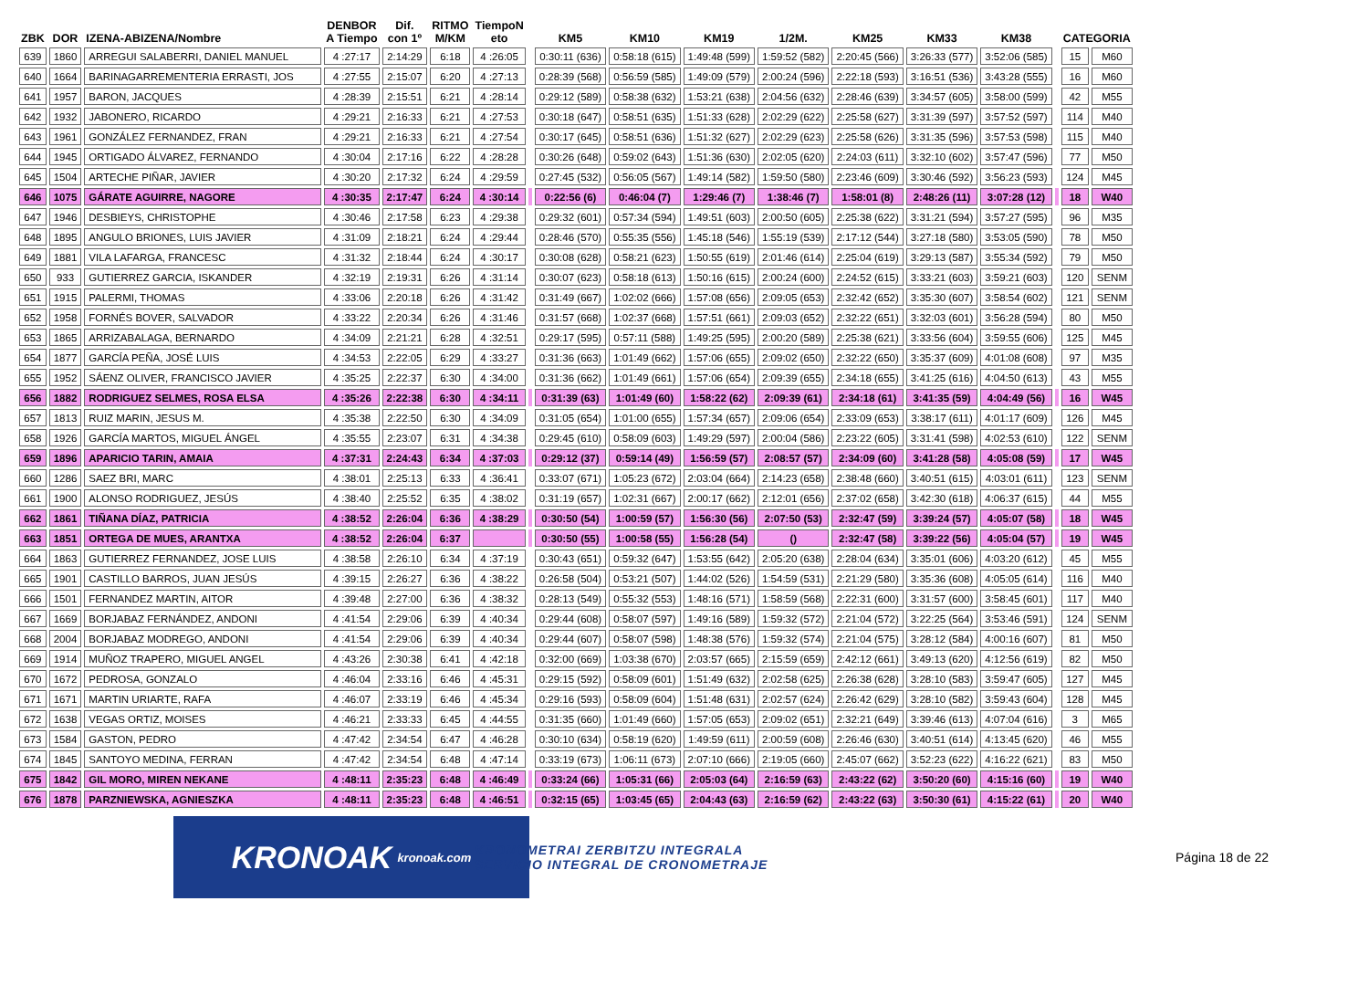| ZBK | DOR | IZENA-ABIZENA/Nombre | DENBOR A Tiempo | Dif. con 1º | RITMO M/KM | TiempoN eto | | KM5 | KM10 | KM19 | 1/2M. | KM25 | KM33 | KM38 | | CATEGORIA | |
| --- | --- | --- | --- | --- | --- | --- | --- | --- | --- | --- | --- | --- | --- | --- | --- | --- | --- |
| 639 | 1860 | ARREGUI SALABERRI, DANIEL MANUEL | 4 :27:17 | 2:14:29 | 6:18 | 4 :26:05 | | 0:30:11 (636) | 0:58:18 (615) | 1:49:48 (599) | 1:59:52 (582) | 2:20:45 (566) | 3:26:33 (577) | 3:52:06 (585) | | 15 | M60 |
| 640 | 1664 | BARINAGARREMENTERIA ERRASTI, JOS | 4 :27:55 | 2:15:07 | 6:20 | 4 :27:13 | | 0:28:39 (568) | 0:56:59 (585) | 1:49:09 (579) | 2:00:24 (596) | 2:22:18 (593) | 3:16:51 (536) | 3:43:28 (555) | | 16 | M60 |
| 641 | 1957 | BARON, JACQUES | 4 :28:39 | 2:15:51 | 6:21 | 4 :28:14 | | 0:29:12 (589) | 0:58:38 (632) | 1:53:21 (638) | 2:04:56 (632) | 2:28:46 (639) | 3:34:57 (605) | 3:58:00 (599) | | 42 | M55 |
| 642 | 1932 | JABONERO, RICARDO | 4 :29:21 | 2:16:33 | 6:21 | 4 :27:53 | | 0:30:18 (647) | 0:58:51 (635) | 1:51:33 (628) | 2:02:29 (622) | 2:25:58 (627) | 3:31:39 (597) | 3:57:52 (597) | | 114 | M40 |
| 643 | 1961 | GONZÁLEZ FERNANDEZ, FRAN | 4 :29:21 | 2:16:33 | 6:21 | 4 :27:54 | | 0:30:17 (645) | 0:58:51 (636) | 1:51:32 (627) | 2:02:29 (623) | 2:25:58 (626) | 3:31:35 (596) | 3:57:53 (598) | | 115 | M40 |
| 644 | 1945 | ORTIGADO ÁLVAREZ, FERNANDO | 4 :30:04 | 2:17:16 | 6:22 | 4 :28:28 | | 0:30:26 (648) | 0:59:02 (643) | 1:51:36 (630) | 2:02:05 (620) | 2:24:03 (611) | 3:32:10 (602) | 3:57:47 (596) | | 77 | M50 |
| 645 | 1504 | ARTECHE PIÑAR, JAVIER | 4 :30:20 | 2:17:32 | 6:24 | 4 :29:59 | | 0:27:45 (532) | 0:56:05 (567) | 1:49:14 (582) | 1:59:50 (580) | 2:23:46 (609) | 3:30:46 (592) | 3:56:23 (593) | | 124 | M45 |
| 646 | 1075 | GÁRATE AGUIRRE, NAGORE | 4 :30:35 | 2:17:47 | 6:24 | 4 :30:14 | | 0:22:56 (6) | 0:46:04 (7) | 1:29:46 (7) | 1:38:46 (7) | 1:58:01 (8) | 2:48:26 (11) | 3:07:28 (12) | | 18 | W40 |
| 647 | 1946 | DESBIEYS, CHRISTOPHE | 4 :30:46 | 2:17:58 | 6:23 | 4 :29:38 | | 0:29:32 (601) | 0:57:34 (594) | 1:49:51 (603) | 2:00:50 (605) | 2:25:38 (622) | 3:31:21 (594) | 3:57:27 (595) | | 96 | M35 |
| 648 | 1895 | ANGULO BRIONES, LUIS JAVIER | 4 :31:09 | 2:18:21 | 6:24 | 4 :29:44 | | 0:28:46 (570) | 0:55:35 (556) | 1:45:18 (546) | 1:55:19 (539) | 2:17:12 (544) | 3:27:18 (580) | 3:53:05 (590) | | 78 | M50 |
| 649 | 1881 | VILA LAFARGA, FRANCESC | 4 :31:32 | 2:18:44 | 6:24 | 4 :30:17 | | 0:30:08 (628) | 0:58:21 (623) | 1:50:55 (619) | 2:01:46 (614) | 2:25:04 (619) | 3:29:13 (587) | 3:55:34 (592) | | 79 | M50 |
| 650 | 933 | GUTIERREZ GARCIA, ISKANDER | 4 :32:19 | 2:19:31 | 6:26 | 4 :31:14 | | 0:30:07 (623) | 0:58:18 (613) | 1:50:16 (615) | 2:00:24 (600) | 2:24:52 (615) | 3:33:21 (603) | 3:59:21 (603) | | 120 | SENM |
| 651 | 1915 | PALERMI, THOMAS | 4 :33:06 | 2:20:18 | 6:26 | 4 :31:42 | | 0:31:49 (667) | 1:02:02 (666) | 1:57:08 (656) | 2:09:05 (653) | 2:32:42 (652) | 3:35:30 (607) | 3:58:54 (602) | | 121 | SENM |
| 652 | 1958 | FORNÉS BOVER, SALVADOR | 4 :33:22 | 2:20:34 | 6:26 | 4 :31:46 | | 0:31:57 (668) | 1:02:37 (668) | 1:57:51 (661) | 2:09:03 (652) | 2:32:22 (651) | 3:32:03 (601) | 3:56:28 (594) | | 80 | M50 |
| 653 | 1865 | ARRIZABALAGA, BERNARDO | 4 :34:09 | 2:21:21 | 6:28 | 4 :32:51 | | 0:29:17 (595) | 0:57:11 (588) | 1:49:25 (595) | 2:00:20 (589) | 2:25:38 (621) | 3:33:56 (604) | 3:59:55 (606) | | 125 | M45 |
| 654 | 1877 | GARCÍA PEÑA, JOSÉ LUIS | 4 :34:53 | 2:22:05 | 6:29 | 4 :33:27 | | 0:31:36 (663) | 1:01:49 (662) | 1:57:06 (655) | 2:09:02 (650) | 2:32:22 (650) | 3:35:37 (609) | 4:01:08 (608) | | 97 | M35 |
| 655 | 1952 | SÁENZ OLIVER, FRANCISCO JAVIER | 4 :35:25 | 2:22:37 | 6:30 | 4 :34:00 | | 0:31:36 (662) | 1:01:49 (661) | 1:57:06 (654) | 2:09:39 (655) | 2:34:18 (655) | 3:41:25 (616) | 4:04:50 (613) | | 43 | M55 |
| 656 | 1882 | RODRIGUEZ SELMES, ROSA ELSA | 4 :35:26 | 2:22:38 | 6:30 | 4 :34:11 | | 0:31:39 (63) | 1:01:49 (60) | 1:58:22 (62) | 2:09:39 (61) | 2:34:18 (61) | 3:41:35 (59) | 4:04:49 (56) | | 16 | W45 |
| 657 | 1813 | RUIZ MARIN, JESUS M. | 4 :35:38 | 2:22:50 | 6:30 | 4 :34:09 | | 0:31:05 (654) | 1:01:00 (655) | 1:57:34 (657) | 2:09:06 (654) | 2:33:09 (653) | 3:38:17 (611) | 4:01:17 (609) | | 126 | M45 |
| 658 | 1926 | GARCÍA MARTOS, MIGUEL ÁNGEL | 4 :35:55 | 2:23:07 | 6:31 | 4 :34:38 | | 0:29:45 (610) | 0:58:09 (603) | 1:49:29 (597) | 2:00:04 (586) | 2:23:22 (605) | 3:31:41 (598) | 4:02:53 (610) | | 122 | SENM |
| 659 | 1896 | APARICIO TARIN, AMAIA | 4 :37:31 | 2:24:43 | 6:34 | 4 :37:03 | | 0:29:12 (37) | 0:59:14 (49) | 1:56:59 (57) | 2:08:57 (57) | 2:34:09 (60) | 3:41:28 (58) | 4:05:08 (59) | | 17 | W45 |
| 660 | 1286 | SAEZ BRI, MARC | 4 :38:01 | 2:25:13 | 6:33 | 4 :36:41 | | 0:33:07 (671) | 1:05:23 (672) | 2:03:04 (664) | 2:14:23 (658) | 2:38:48 (660) | 3:40:51 (615) | 4:03:01 (611) | | 123 | SENM |
| 661 | 1900 | ALONSO RODRIGUEZ, JESÚS | 4 :38:40 | 2:25:52 | 6:35 | 4 :38:02 | | 0:31:19 (657) | 1:02:31 (667) | 2:00:17 (662) | 2:12:01 (656) | 2:37:02 (658) | 3:42:30 (618) | 4:06:37 (615) | | 44 | M55 |
| 662 | 1861 | TIÑANA DÍAZ, PATRICIA | 4 :38:52 | 2:26:04 | 6:36 | 4 :38:29 | | 0:30:50 (54) | 1:00:59 (57) | 1:56:30 (56) | 2:07:50 (53) | 2:32:47 (59) | 3:39:24 (57) | 4:05:07 (58) | | 18 | W45 |
| 663 | 1851 | ORTEGA DE MUES, ARANTXA | 4 :38:52 | 2:26:04 | 6:37 | | | 0:30:50 (55) | 1:00:58 (55) | 1:56:28 (54) | () | 2:32:47 (58) | 3:39:22 (56) | 4:05:04 (57) | | 19 | W45 |
| 664 | 1863 | GUTIERREZ FERNANDEZ, JOSE LUIS | 4 :38:58 | 2:26:10 | 6:34 | 4 :37:19 | | 0:30:43 (651) | 0:59:32 (647) | 1:53:55 (642) | 2:05:20 (638) | 2:28:04 (634) | 3:35:01 (606) | 4:03:20 (612) | | 45 | M55 |
| 665 | 1901 | CASTILLO BARROS, JUAN JESÚS | 4 :39:15 | 2:26:27 | 6:36 | 4 :38:22 | | 0:26:58 (504) | 0:53:21 (507) | 1:44:02 (526) | 1:54:59 (531) | 2:21:29 (580) | 3:35:36 (608) | 4:05:05 (614) | | 116 | M40 |
| 666 | 1501 | FERNANDEZ MARTIN, AITOR | 4 :39:48 | 2:27:00 | 6:36 | 4 :38:32 | | 0:28:13 (549) | 0:55:32 (553) | 1:48:16 (571) | 1:58:59 (568) | 2:22:31 (600) | 3:31:57 (600) | 3:58:45 (601) | | 117 | M40 |
| 667 | 1669 | BORJABAZ FERNÁNDEZ, ANDONI | 4 :41:54 | 2:29:06 | 6:39 | 4 :40:34 | | 0:29:44 (608) | 0:58:07 (597) | 1:49:16 (589) | 1:59:32 (572) | 2:21:04 (572) | 3:22:25 (564) | 3:53:46 (591) | | 124 | SENM |
| 668 | 2004 | BORJABAZ MODREGO, ANDONI | 4 :41:54 | 2:29:06 | 6:39 | 4 :40:34 | | 0:29:44 (607) | 0:58:07 (598) | 1:48:38 (576) | 1:59:32 (574) | 2:21:04 (575) | 3:28:12 (584) | 4:00:16 (607) | | 81 | M50 |
| 669 | 1914 | MUÑOZ TRAPERO, MIGUEL ANGEL | 4 :43:26 | 2:30:38 | 6:41 | 4 :42:18 | | 0:32:00 (669) | 1:03:38 (670) | 2:03:57 (665) | 2:15:59 (659) | 2:42:12 (661) | 3:49:13 (620) | 4:12:56 (619) | | 82 | M50 |
| 670 | 1672 | PEDROSA, GONZALO | 4 :46:04 | 2:33:16 | 6:46 | 4 :45:31 | | 0:29:15 (592) | 0:58:09 (601) | 1:51:49 (632) | 2:02:58 (625) | 2:26:38 (628) | 3:28:10 (583) | 3:59:47 (605) | | 127 | M45 |
| 671 | 1671 | MARTIN URIARTE, RAFA | 4 :46:07 | 2:33:19 | 6:46 | 4 :45:34 | | 0:29:16 (593) | 0:58:09 (604) | 1:51:48 (631) | 2:02:57 (624) | 2:26:42 (629) | 3:28:10 (582) | 3:59:43 (604) | | 128 | M45 |
| 672 | 1638 | VEGAS ORTIZ, MOISES | 4 :46:21 | 2:33:33 | 6:45 | 4 :44:55 | | 0:31:35 (660) | 1:01:49 (660) | 1:57:05 (653) | 2:09:02 (651) | 2:32:21 (649) | 3:39:46 (613) | 4:07:04 (616) | | 3 | M65 |
| 673 | 1584 | GASTON, PEDRO | 4 :47:42 | 2:34:54 | 6:47 | 4 :46:28 | | 0:30:10 (634) | 0:58:19 (620) | 1:49:59 (611) | 2:00:59 (608) | 2:26:46 (630) | 3:40:51 (614) | 4:13:45 (620) | | 46 | M55 |
| 674 | 1845 | SANTOYO MEDINA, FERRAN | 4 :47:42 | 2:34:54 | 6:48 | 4 :47:14 | | 0:33:19 (673) | 1:06:11 (673) | 2:07:10 (666) | 2:19:05 (660) | 2:45:07 (662) | 3:52:23 (622) | 4:16:22 (621) | | 83 | M50 |
| 675 | 1842 | GIL MORO, MIREN NEKANE | 4 :48:11 | 2:35:23 | 6:48 | 4 :46:49 | | 0:33:24 (66) | 1:05:31 (66) | 2:05:03 (64) | 2:16:59 (63) | 2:43:22 (62) | 3:50:20 (60) | 4:15:16 (60) | | 19 | W40 |
| 676 | 1878 | PARZNIEWSKA, AGNIESZKA | 4 :48:11 | 2:35:23 | 6:48 | 4 :46:51 | | 0:32:15 (65) | 1:03:45 (65) | 2:04:43 (63) | 2:16:59 (62) | 2:43:22 (63) | 3:50:30 (61) | 4:15:22 (61) | | 20 | W40 |
KRONOAK kronoak.com
KRONOMETRAI ZERBITZU INTEGRALA
SERVICIO INTEGRAL DE CRONOMETRAJE
Página 18 de 22